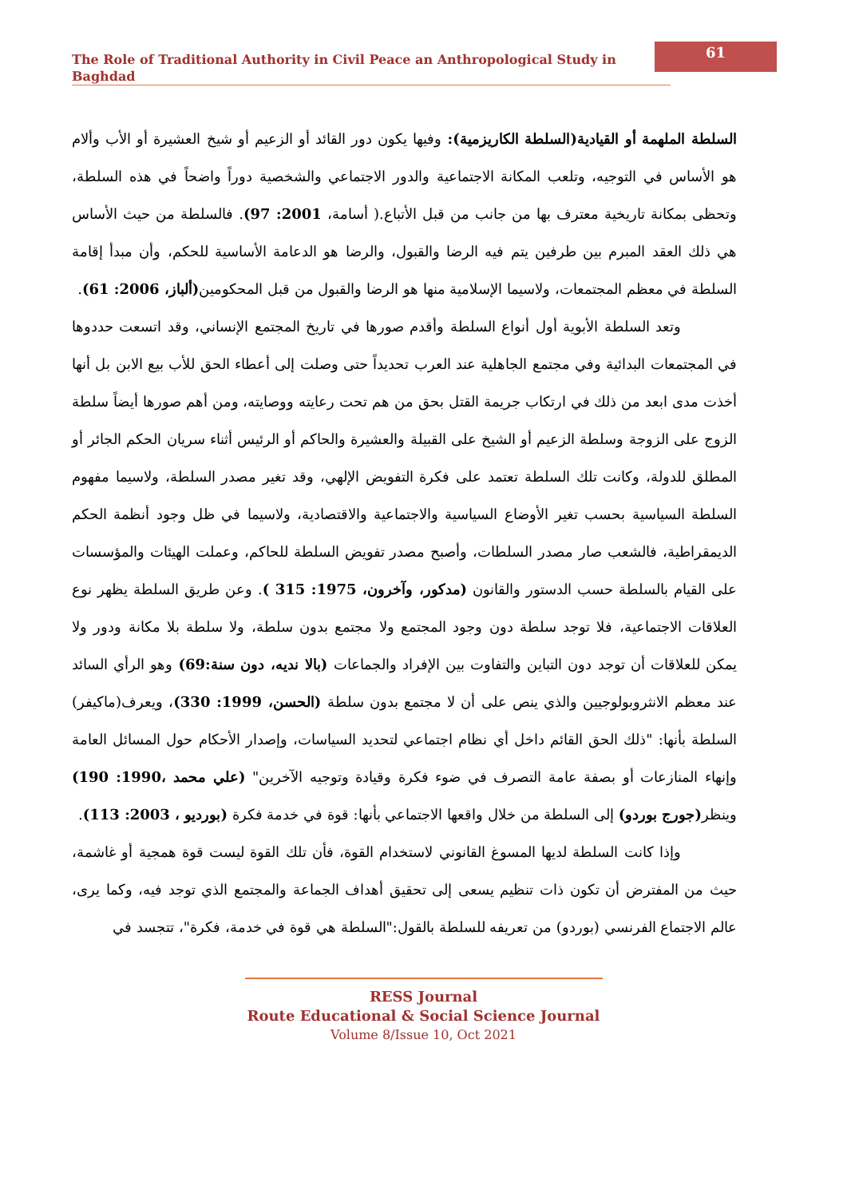The Role of Traditional Authority in Civil Peace an Anthropological Study in Baghdad
61
السلطة الملهمة أو القيادية(السلطة الكاريزمية): وفيها يكون دور القائد أو الزعيم أو شيخ العشيرة أو الأب وألام هو الأساس في التوجيه، وتلعب المكانة الاجتماعية والدور الاجتماعي والشخصية دوراً واضحاً في هذه السلطة، وتحظى بمكانة تاريخية معترف بها من جانب من قبل الأتباع.( أسامة، 2001: 97). فالسلطة من حيث الأساس هي ذلك العقد المبرم بين طرفين يتم فيه الرضا والقبول، والرضا هو الدعامة الأساسية للحكم، وأن مبدأ إقامة السلطة في معظم المجتمعات، ولاسيما الإسلامية منها هو الرضا والقبول من قبل المحكومين(ألباز، 2006: 61).
وتعد السلطة الأبوية أول أنواع السلطة وأقدم صورها في تاريخ المجتمع الإنساني، وقد اتسعت حددوها في المجتمعات البدائية وفي مجتمع الجاهلية عند العرب تحديداً حتى وصلت إلى أعطاء الحق للأب بيع الابن بل أنها أخذت مدى ابعد من ذلك في ارتكاب جريمة القتل بحق من هم تحت رعايته ووصايته، ومن أهم صورها أيضاً سلطة الزوج على الزوجة وسلطة الزعيم أو الشيخ على القبيلة والعشيرة والحاكم أو الرئيس أثناء سريان الحكم الجائر أو المطلق للدولة، وكانت تلك السلطة تعتمد على فكرة التفويض الإلهي، وقد تغير مصدر السلطة، ولاسيما مفهوم السلطة السياسية بحسب تغير الأوضاع السياسية والاجتماعية والاقتصادية، ولاسيما في ظل وجود أنظمة الحكم الديمقراطية، فالشعب صار مصدر السلطات، وأصبح مصدر تفويض السلطة للحاكم، وعملت الهيئات والمؤسسات على القيام بالسلطة حسب الدستور والقانون (مدكور، وآخرون، 1975: 315 ). وعن طريق السلطة يظهر نوع العلاقات الاجتماعية، فلا توجد سلطة دون وجود المجتمع ولا مجتمع بدون سلطة، ولا سلطة بلا مكانة ودور ولا يمكن للعلاقات أن توجد دون التباين والتفاوت بين الإفراد والجماعات (بالا نديه، دون سنة:69) وهو الرأي السائد عند معظم الانثروبولوجيين والذي ينص على أن لا مجتمع بدون سلطة (الحسن، 1999: 330)، ويعرف(ماكيفر) السلطة بأنها: "ذلك الحق القائم داخل أي نظام اجتماعي لتحديد السياسات، وإصدار الأحكام حول المسائل العامة وإنهاء المنازعات أو بصفة عامة التصرف في ضوء فكرة وقيادة وتوجيه الآخرين" (علي محمد ،1990: 190) وينظر(جورج بوردو) إلى السلطة من خلال واقعها الاجتماعي بأنها: قوة في خدمة فكرة (بورديو ، 2003: 113).
وإذا كانت السلطة لديها المسوغ القانوني لاستخدام القوة، فأن تلك القوة ليست قوة همجية أو غاشمة، حيث من المفترض أن تكون ذات تنظيم يسعى إلى تحقيق أهداف الجماعة والمجتمع الذي توجد فيه، وكما يرى، عالم الاجتماع الفرنسي (بوردو) من تعريفه للسلطة بالقول:"السلطة هي قوة في خدمة، فكرة"، تتجسد في
RESS Journal
Route Educational & Social Science Journal
Volume 8/Issue 10, Oct 2021